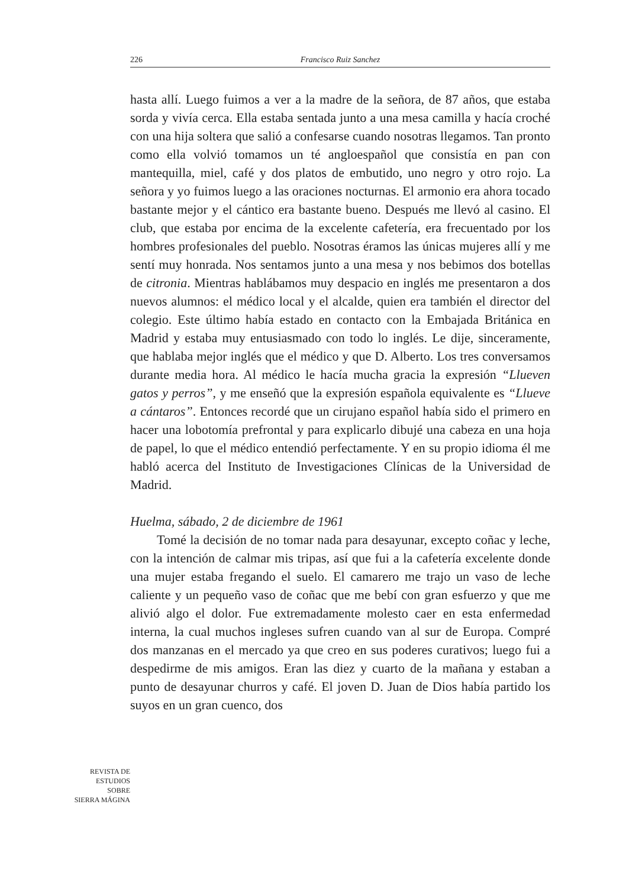226 Francisco Ruiz Sanchez
hasta allí. Luego fuimos a ver a la madre de la señora, de 87 años, que estaba sorda y vivía cerca. Ella estaba sentada junto a una mesa camilla y hacía croché con una hija soltera que salió a confesarse cuando nosotras llegamos. Tan pronto como ella volvió tomamos un té angloespañol que consistía en pan con mantequilla, miel, café y dos platos de embutido, uno negro y otro rojo. La señora y yo fuimos luego a las oraciones nocturnas. El armonio era ahora tocado bastante mejor y el cántico era bastante bueno. Después me llevó al casino. El club, que estaba por encima de la excelente cafetería, era frecuentado por los hombres profesionales del pueblo. Nosotras éramos las únicas mujeres allí y me sentí muy honrada. Nos sentamos junto a una mesa y nos bebimos dos botellas de citronia. Mientras hablábamos muy despacio en inglés me presentaron a dos nuevos alumnos: el médico local y el alcalde, quien era también el director del colegio. Este último había estado en contacto con la Embajada Británica en Madrid y estaba muy entusiasmado con todo lo inglés. Le dije, sinceramente, que hablaba mejor inglés que el médico y que D. Alberto. Los tres conversamos durante media hora. Al médico le hacía mucha gracia la expresión “Llueven gatos y perros”, y me enseñó que la expresión española equivalente es “Llueve a cántaros”. Entonces recordé que un cirujano español había sido el primero en hacer una lobotomía prefrontal y para explicarlo dibujé una cabeza en una hoja de papel, lo que el médico entendió perfectamente. Y en su propio idioma él me habló acerca del Instituto de Investigaciones Clínicas de la Universidad de Madrid.
Huelma, sábado, 2 de diciembre de 1961
Tomé la decisión de no tomar nada para desayunar, excepto coñac y leche, con la intención de calmar mis tripas, así que fui a la cafetería excelente donde una mujer estaba fregando el suelo. El camarero me trajo un vaso de leche caliente y un pequeño vaso de coñac que me bebí con gran esfuerzo y que me alivió algo el dolor. Fue extremadamente molesto caer en esta enfermedad interna, la cual muchos ingleses sufren cuando van al sur de Europa. Compré dos manzanas en el mercado ya que creo en sus poderes curativos; luego fui a despedirme de mis amigos. Eran las diez y cuarto de la mañana y estaban a punto de desayunar churros y café. El joven D. Juan de Dios había partido los suyos en un gran cuenco, dos
REVISTA DE
ESTUDIOS
SOBRE
SIERRA MÁGINA